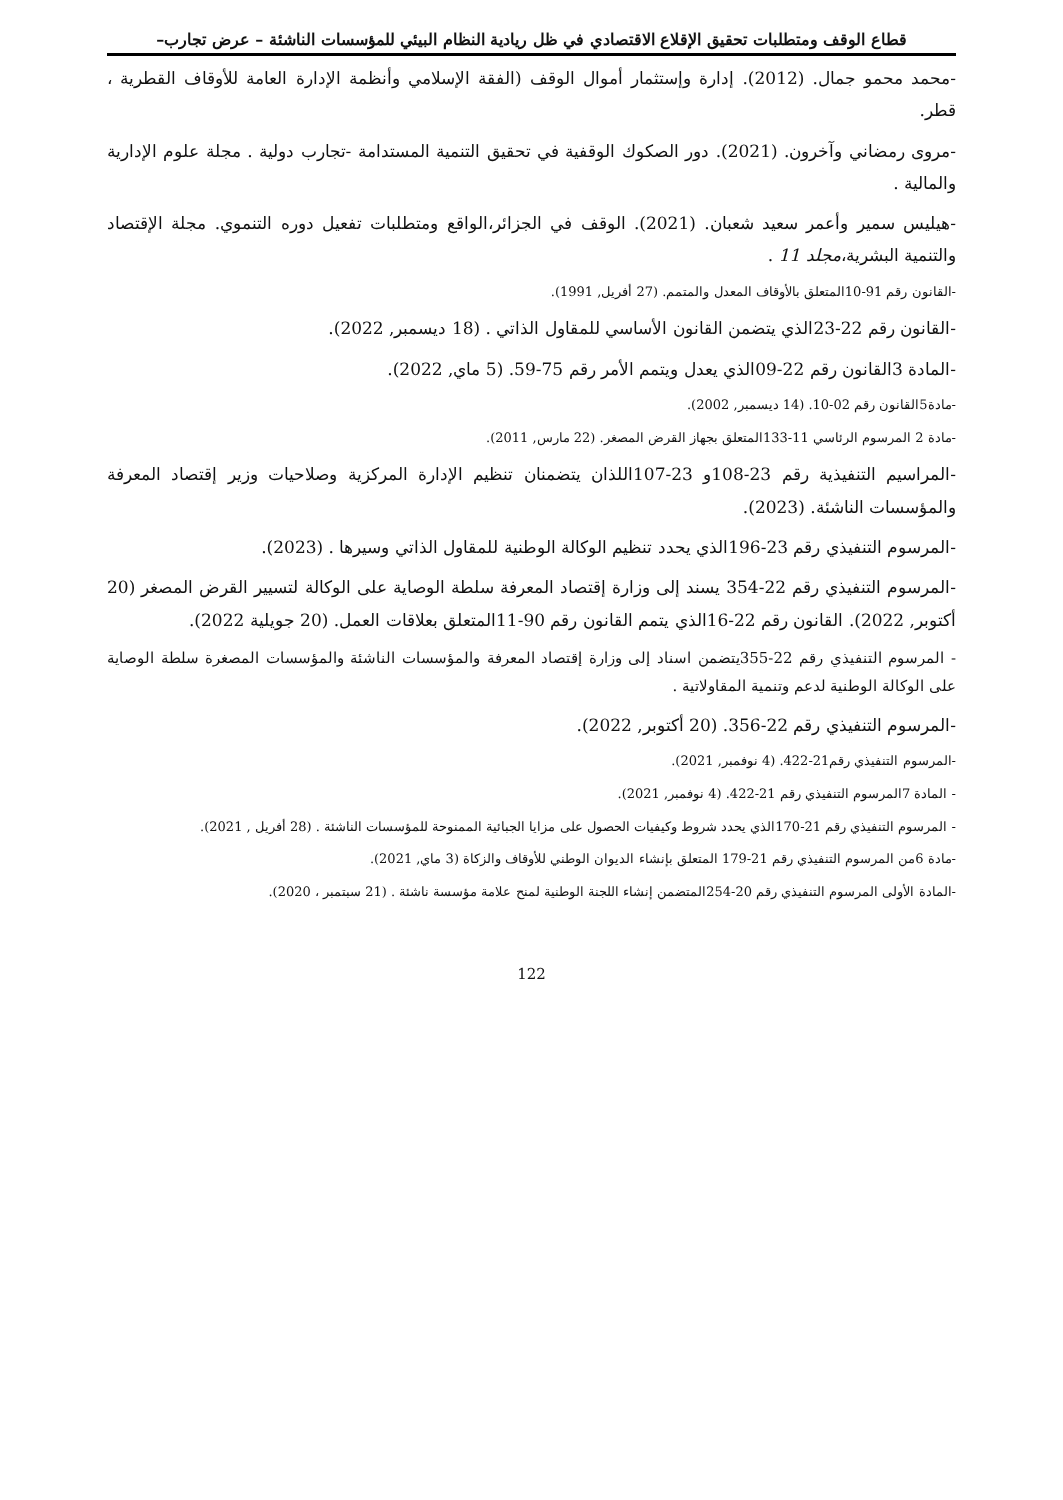قطاع الوقف ومتطلبات تحقيق الإقلاع الاقتصادي في ظل ريادية النظام البيئي للمؤسسات الناشئة – عرض تجارب–
-محمد محمو جمال. (2012). إدارة وإستثمار أموال الوقف (الفقة الإسلامي وأنظمة الإدارة العامة للأوقاف القطرية ، قطر.
-مروى رمضاني وآخرون. (2021). دور الصكوك الوقفية في تحقيق التنمية المستدامة -تجارب دولية . مجلة علوم الإدارية والمالية .
-هيليس سمير وأعمر سعيد شعبان. (2021). الوقف في الجزائر،الواقع ومتطلبات تفعيل دوره التنموي. مجلة الإقتصاد والتنمية البشرية،مجلد 11 .
-القانون رقم 91-10المتعلق بالأوقاف المعدل والمتمم. (27 أفريل, 1991).
-القانون رقم 22-23الذي يتضمن القانون الأساسي للمقاول الذاتي . (18 ديسمبر, 2022).
-المادة 3القانون رقم 22-09الذي يعدل ويتمم الأمر رقم 75-59. (5 ماي, 2022).
-مادة5القانون رقم 02-10. (14 ديسمبر, 2002).
-مادة 2 المرسوم الرئاسي 11-133المتعلق بجهاز القرض المصغر. (22 مارس, 2011).
-المراسيم التنفيذية رقم 23-108و 23-107اللذان يتضمنان تنظيم الإدارة المركزية وصلاحيات وزير إقتصاد المعرفة والمؤسسات الناشئة. (2023).
-المرسوم التنفيذي رقم 23-196الذي يحدد تنظيم الوكالة الوطنية للمقاول الذاتي وسيرها . (2023).
-المرسوم التنفيذي رقم 22-354 يسند إلى وزارة إقتصاد المعرفة سلطة الوصاية على الوكالة لتسيير القرض المصغر (20 أكتوبر, 2022). القانون رقم 22-16الذي يتمم القانون رقم 90-11المتعلق بعلاقات العمل. (20 جويلية 2022).
- المرسوم التنفيذي رقم 22-355يتضمن اسناد إلى وزارة إقتصاد المعرفة والمؤسسات الناشئة والمؤسسات المصغرة سلطة الوصاية على الوكالة الوطنية لدعم وتنمية المقاولاتية .
-المرسوم التنفيذي رقم 22-356. (20 أكتوبر, 2022).
-المرسوم التنفيذي رقم21-422. (4 نوفمبر, 2021).
- المادة 7المرسوم التنفيذي رقم 21-422. (4 نوفمبر, 2021).
- المرسوم التنفيذي رقم 21-170الذي يحدد شروط وكيفيات الحصول على مزايا الجبائية الممنوحة للمؤسسات الناشئة . (28 أفريل , 2021).
-مادة 6من المرسوم التنفيذي رقم 21-179 المتعلق بإنشاء الديوان الوطني للأوقاف والزكاة (3 ماي, 2021).
-المادة الأولى المرسوم التنفيذي رقم 20-254المتضمن إنشاء اللجنة الوطنية لمنح علامة مؤسسة ناشئة . (21 سبتمبر ، 2020).
122